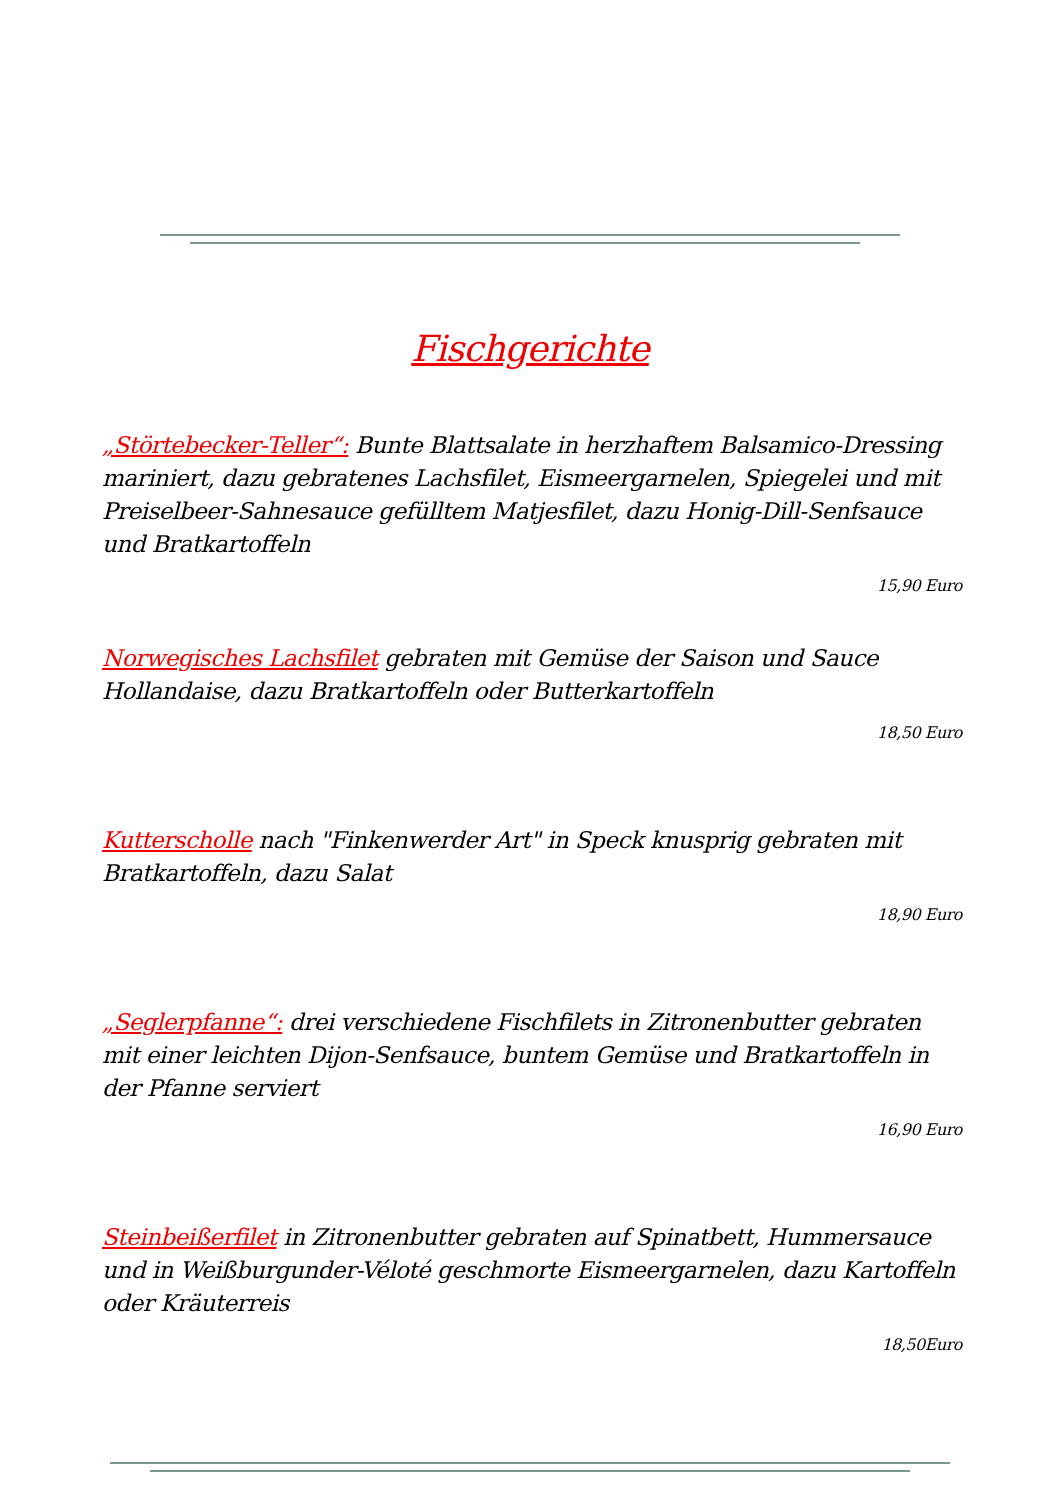Fischgerichte
„Störtebecker-Teller“: Bunte Blattsalate in herzhaftem Balsamico-Dressing mariniert, dazu gebratenes Lachsfilet, Eismeergarnelen, Spiegelei und mit Preiselbeer-Sahnesauce gefülltem Matjesfilet, dazu Honig-Dill-Senfsauce und Bratkartoffeln
15,90 Euro
Norwegisches Lachsfilet gebraten mit Gemüse der Saison und Sauce Hollandaise, dazu Bratkartoffeln oder Butterkartoffeln
18,50 Euro
Kutterscholle nach "Finkenwerder Art" in Speck knusprig gebraten mit Bratkartoffeln, dazu Salat
18,90 Euro
„Seglerpfanne“: drei verschiedene Fischfilets in Zitronenbutter gebraten mit einer leichten Dijon-Senfsauce, buntem Gemüse und Bratkartoffeln in der Pfanne serviert
16,90 Euro
Steinbeißerfilet in Zitronenbutter gebraten auf Spinatbett, Hummersauce und in Weißburgunder-Véloté geschmorte Eismeergarnelen, dazu Kartoffeln oder Kräuterreis
18,50Euro